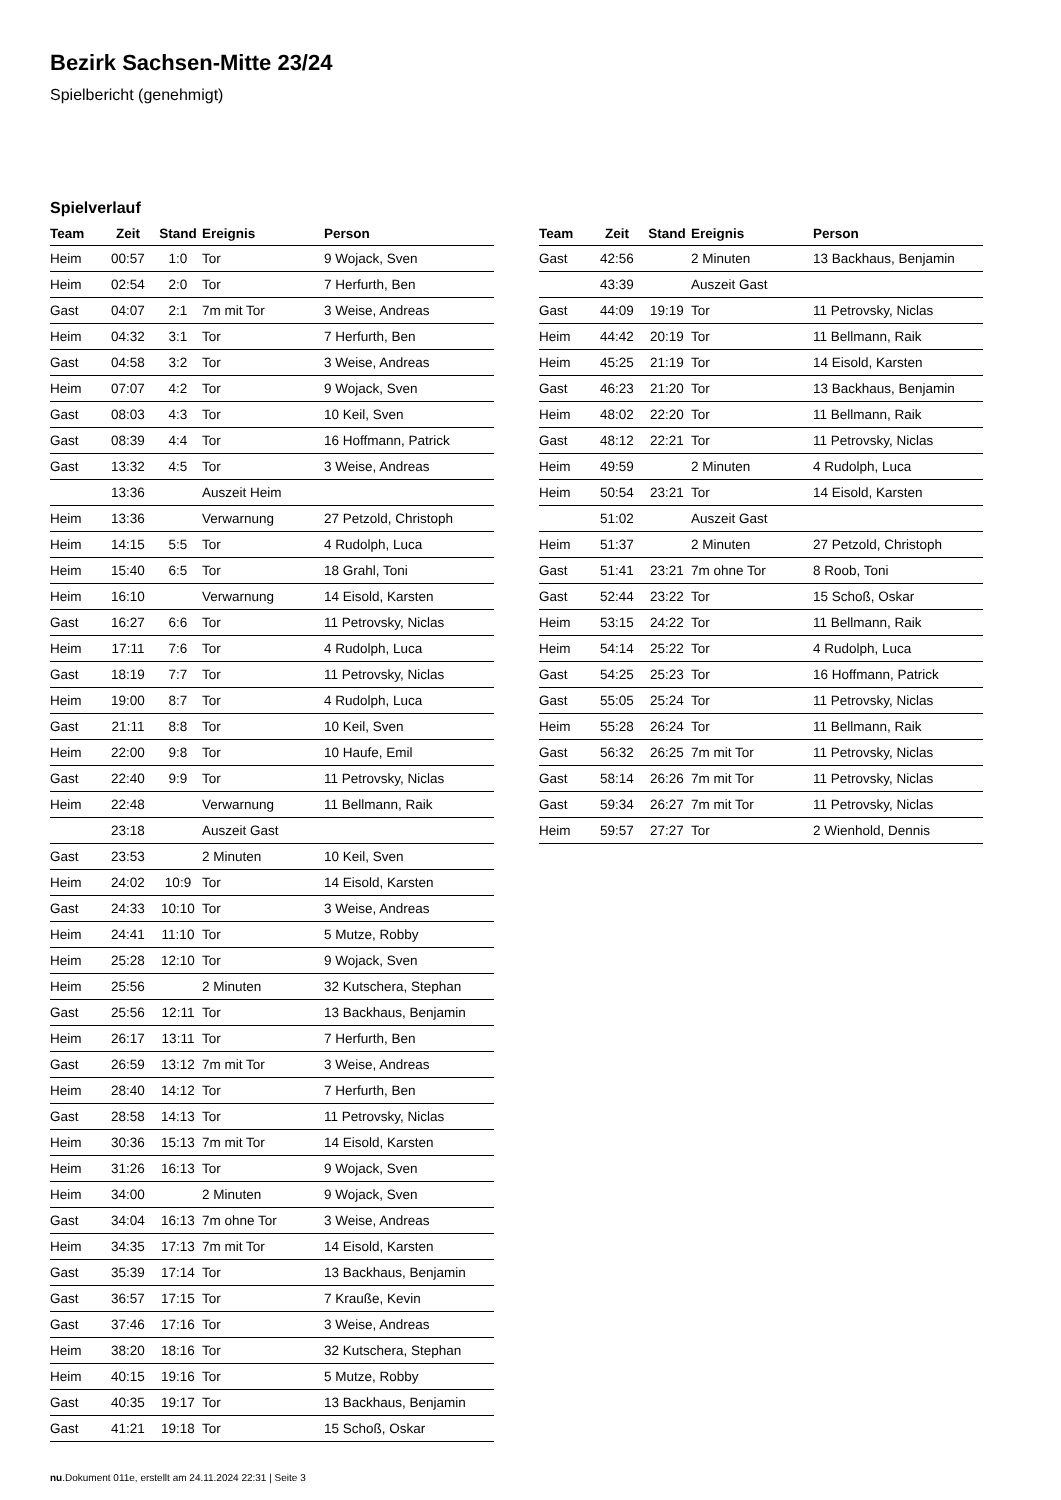Bezirk Sachsen-Mitte 23/24
Spielbericht (genehmigt)
Spielverlauf
| Team | Zeit | Stand | Ereignis | Person |
| --- | --- | --- | --- | --- |
| Heim | 00:57 | 1:0 | Tor | 9 Wojack, Sven |
| Heim | 02:54 | 2:0 | Tor | 7 Herfurth, Ben |
| Gast | 04:07 | 2:1 | 7m mit Tor | 3 Weise, Andreas |
| Heim | 04:32 | 3:1 | Tor | 7 Herfurth, Ben |
| Gast | 04:58 | 3:2 | Tor | 3 Weise, Andreas |
| Heim | 07:07 | 4:2 | Tor | 9 Wojack, Sven |
| Gast | 08:03 | 4:3 | Tor | 10 Keil, Sven |
| Gast | 08:39 | 4:4 | Tor | 16 Hoffmann, Patrick |
| Gast | 13:32 | 4:5 | Tor | 3 Weise, Andreas |
| | 13:36 | | Auszeit Heim | |
| Heim | 13:36 | | Verwarnung | 27 Petzold, Christoph |
| Heim | 14:15 | 5:5 | Tor | 4 Rudolph, Luca |
| Heim | 15:40 | 6:5 | Tor | 18 Grahl, Toni |
| Heim | 16:10 | | Verwarnung | 14 Eisold, Karsten |
| Gast | 16:27 | 6:6 | Tor | 11 Petrovsky, Niclas |
| Heim | 17:11 | 7:6 | Tor | 4 Rudolph, Luca |
| Gast | 18:19 | 7:7 | Tor | 11 Petrovsky, Niclas |
| Heim | 19:00 | 8:7 | Tor | 4 Rudolph, Luca |
| Gast | 21:11 | 8:8 | Tor | 10 Keil, Sven |
| Heim | 22:00 | 9:8 | Tor | 10 Haufe, Emil |
| Gast | 22:40 | 9:9 | Tor | 11 Petrovsky, Niclas |
| Heim | 22:48 | | Verwarnung | 11 Bellmann, Raik |
| | 23:18 | | Auszeit Gast | |
| Gast | 23:53 | | 2 Minuten | 10 Keil, Sven |
| Heim | 24:02 | 10:9 | Tor | 14 Eisold, Karsten |
| Gast | 24:33 | 10:10 | Tor | 3 Weise, Andreas |
| Heim | 24:41 | 11:10 | Tor | 5 Mutze, Robby |
| Heim | 25:28 | 12:10 | Tor | 9 Wojack, Sven |
| Heim | 25:56 | | 2 Minuten | 32 Kutschera, Stephan |
| Gast | 25:56 | 12:11 | Tor | 13 Backhaus, Benjamin |
| Heim | 26:17 | 13:11 | Tor | 7 Herfurth, Ben |
| Gast | 26:59 | 13:12 | 7m mit Tor | 3 Weise, Andreas |
| Heim | 28:40 | 14:12 | Tor | 7 Herfurth, Ben |
| Gast | 28:58 | 14:13 | Tor | 11 Petrovsky, Niclas |
| Heim | 30:36 | 15:13 | 7m mit Tor | 14 Eisold, Karsten |
| Heim | 31:26 | 16:13 | Tor | 9 Wojack, Sven |
| Heim | 34:00 | | 2 Minuten | 9 Wojack, Sven |
| Gast | 34:04 | 16:13 | 7m ohne Tor | 3 Weise, Andreas |
| Heim | 34:35 | 17:13 | 7m mit Tor | 14 Eisold, Karsten |
| Gast | 35:39 | 17:14 | Tor | 13 Backhaus, Benjamin |
| Gast | 36:57 | 17:15 | Tor | 7 Krauße, Kevin |
| Gast | 37:46 | 17:16 | Tor | 3 Weise, Andreas |
| Heim | 38:20 | 18:16 | Tor | 32 Kutschera, Stephan |
| Heim | 40:15 | 19:16 | Tor | 5 Mutze, Robby |
| Gast | 40:35 | 19:17 | Tor | 13 Backhaus, Benjamin |
| Gast | 41:21 | 19:18 | Tor | 15 Schoß, Oskar |
| Team | Zeit | Stand | Ereignis | Person |
| --- | --- | --- | --- | --- |
| Gast | 42:56 | | 2 Minuten | 13 Backhaus, Benjamin |
| | 43:39 | | Auszeit Gast | |
| Gast | 44:09 | 19:19 | Tor | 11 Petrovsky, Niclas |
| Heim | 44:42 | 20:19 | Tor | 11 Bellmann, Raik |
| Heim | 45:25 | 21:19 | Tor | 14 Eisold, Karsten |
| Gast | 46:23 | 21:20 | Tor | 13 Backhaus, Benjamin |
| Heim | 48:02 | 22:20 | Tor | 11 Bellmann, Raik |
| Gast | 48:12 | 22:21 | Tor | 11 Petrovsky, Niclas |
| Heim | 49:59 | | 2 Minuten | 4 Rudolph, Luca |
| Heim | 50:54 | 23:21 | Tor | 14 Eisold, Karsten |
| | 51:02 | | Auszeit Gast | |
| Heim | 51:37 | | 2 Minuten | 27 Petzold, Christoph |
| Gast | 51:41 | 23:21 | 7m ohne Tor | 8 Roob, Toni |
| Gast | 52:44 | 23:22 | Tor | 15 Schoß, Oskar |
| Heim | 53:15 | 24:22 | Tor | 11 Bellmann, Raik |
| Heim | 54:14 | 25:22 | Tor | 4 Rudolph, Luca |
| Gast | 54:25 | 25:23 | Tor | 16 Hoffmann, Patrick |
| Gast | 55:05 | 25:24 | Tor | 11 Petrovsky, Niclas |
| Heim | 55:28 | 26:24 | Tor | 11 Bellmann, Raik |
| Gast | 56:32 | 26:25 | 7m mit Tor | 11 Petrovsky, Niclas |
| Gast | 58:14 | 26:26 | 7m mit Tor | 11 Petrovsky, Niclas |
| Gast | 59:34 | 26:27 | 7m mit Tor | 11 Petrovsky, Niclas |
| Heim | 59:57 | 27:27 | Tor | 2 Wienhold, Dennis |
nu.Dokument 011e, erstellt am 24.11.2024 22:31 | Seite 3